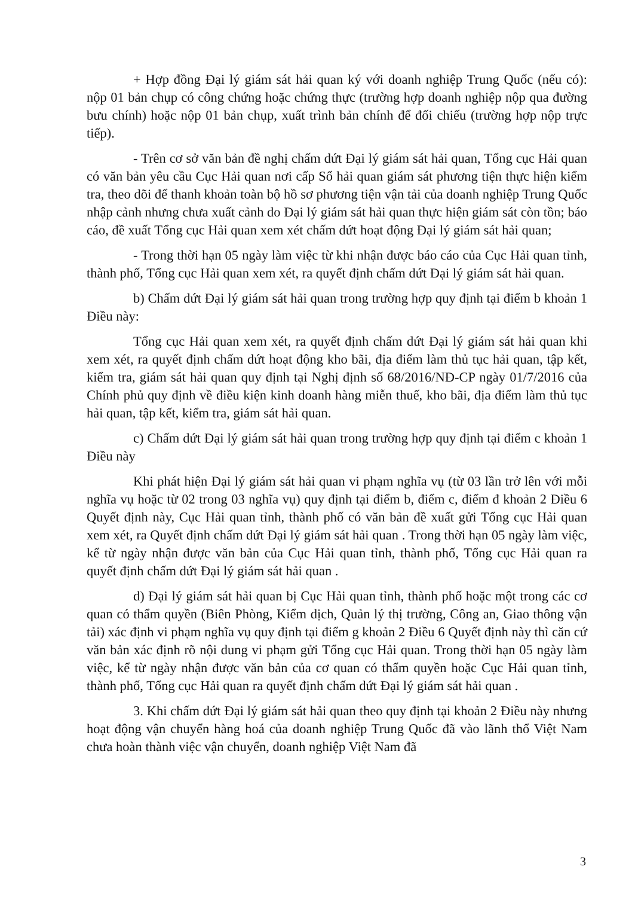+ Hợp đồng Đại lý giám sát hải quan ký với doanh nghiệp Trung Quốc (nếu có): nộp 01 bản chụp có công chứng hoặc chứng thực (trường hợp doanh nghiệp nộp qua đường bưu chính) hoặc nộp 01 bản chụp, xuất trình bản chính để đối chiếu (trường hợp nộp trực tiếp).
- Trên cơ sở văn bản đề nghị chấm dứt Đại lý giám sát hải quan, Tổng cục Hải quan có văn bản yêu cầu Cục Hải quan nơi cấp Sổ hải quan giám sát phương tiện thực hiện kiểm tra, theo dõi để thanh khoản toàn bộ hồ sơ phương tiện vận tải của doanh nghiệp Trung Quốc nhập cảnh nhưng chưa xuất cảnh do Đại lý giám sát hải quan thực hiện giám sát còn tồn; báo cáo, đề xuất Tổng cục Hải quan xem xét chấm dứt hoạt động Đại lý giám sát hải quan;
- Trong thời hạn 05 ngày làm việc từ khi nhận được báo cáo của Cục Hải quan tỉnh, thành phố, Tổng cục Hải quan xem xét, ra quyết định chấm dứt Đại lý giám sát hải quan.
b) Chấm dứt Đại lý giám sát hải quan trong trường hợp quy định tại điểm b khoản 1 Điều này:
Tổng cục Hải quan xem xét, ra quyết định chấm dứt Đại lý giám sát hải quan khi xem xét, ra quyết định chấm dứt hoạt động kho bãi, địa điểm làm thủ tục hải quan, tập kết, kiểm tra, giám sát hải quan quy định tại Nghị định số 68/2016/NĐ-CP ngày 01/7/2016 của Chính phủ quy định về điều kiện kinh doanh hàng miễn thuế, kho bãi, địa điểm làm thủ tục hải quan, tập kết, kiểm tra, giám sát hải quan.
c) Chấm dứt Đại lý giám sát hải quan trong trường hợp quy định tại điểm c khoản 1 Điều này
Khi phát hiện Đại lý giám sát hải quan vi phạm nghĩa vụ (từ 03 lần trở lên với mỗi nghĩa vụ hoặc từ 02 trong 03 nghĩa vụ) quy định tại điểm b, điểm c, điểm đ khoản 2 Điều 6 Quyết định này, Cục Hải quan tỉnh, thành phố có văn bản đề xuất gửi Tổng cục Hải quan xem xét, ra Quyết định chấm dứt Đại lý giám sát hải quan . Trong thời hạn 05 ngày làm việc, kể từ ngày nhận được văn bản của Cục Hải quan tỉnh, thành phố, Tổng cục Hải quan ra quyết định chấm dứt Đại lý giám sát hải quan .
d) Đại lý giám sát hải quan bị Cục Hải quan tỉnh, thành phố hoặc một trong các cơ quan có thẩm quyền (Biên Phòng, Kiểm dịch, Quản lý thị trường, Công an, Giao thông vận tải) xác định vi phạm nghĩa vụ quy định tại điểm g khoản 2 Điều 6 Quyết định này thì căn cứ văn bản xác định rõ nội dung vi phạm gửi Tổng cục Hải quan. Trong thời hạn 05 ngày làm việc, kể từ ngày nhận được văn bản của cơ quan có thẩm quyền hoặc Cục Hải quan tỉnh, thành phố, Tổng cục Hải quan ra quyết định chấm dứt Đại lý giám sát hải quan .
3. Khi chấm dứt Đại lý giám sát hải quan theo quy định tại khoản 2 Điều này nhưng hoạt động vận chuyển hàng hoá của doanh nghiệp Trung Quốc đã vào lãnh thổ Việt Nam chưa hoàn thành việc vận chuyển, doanh nghiệp Việt Nam đã
3